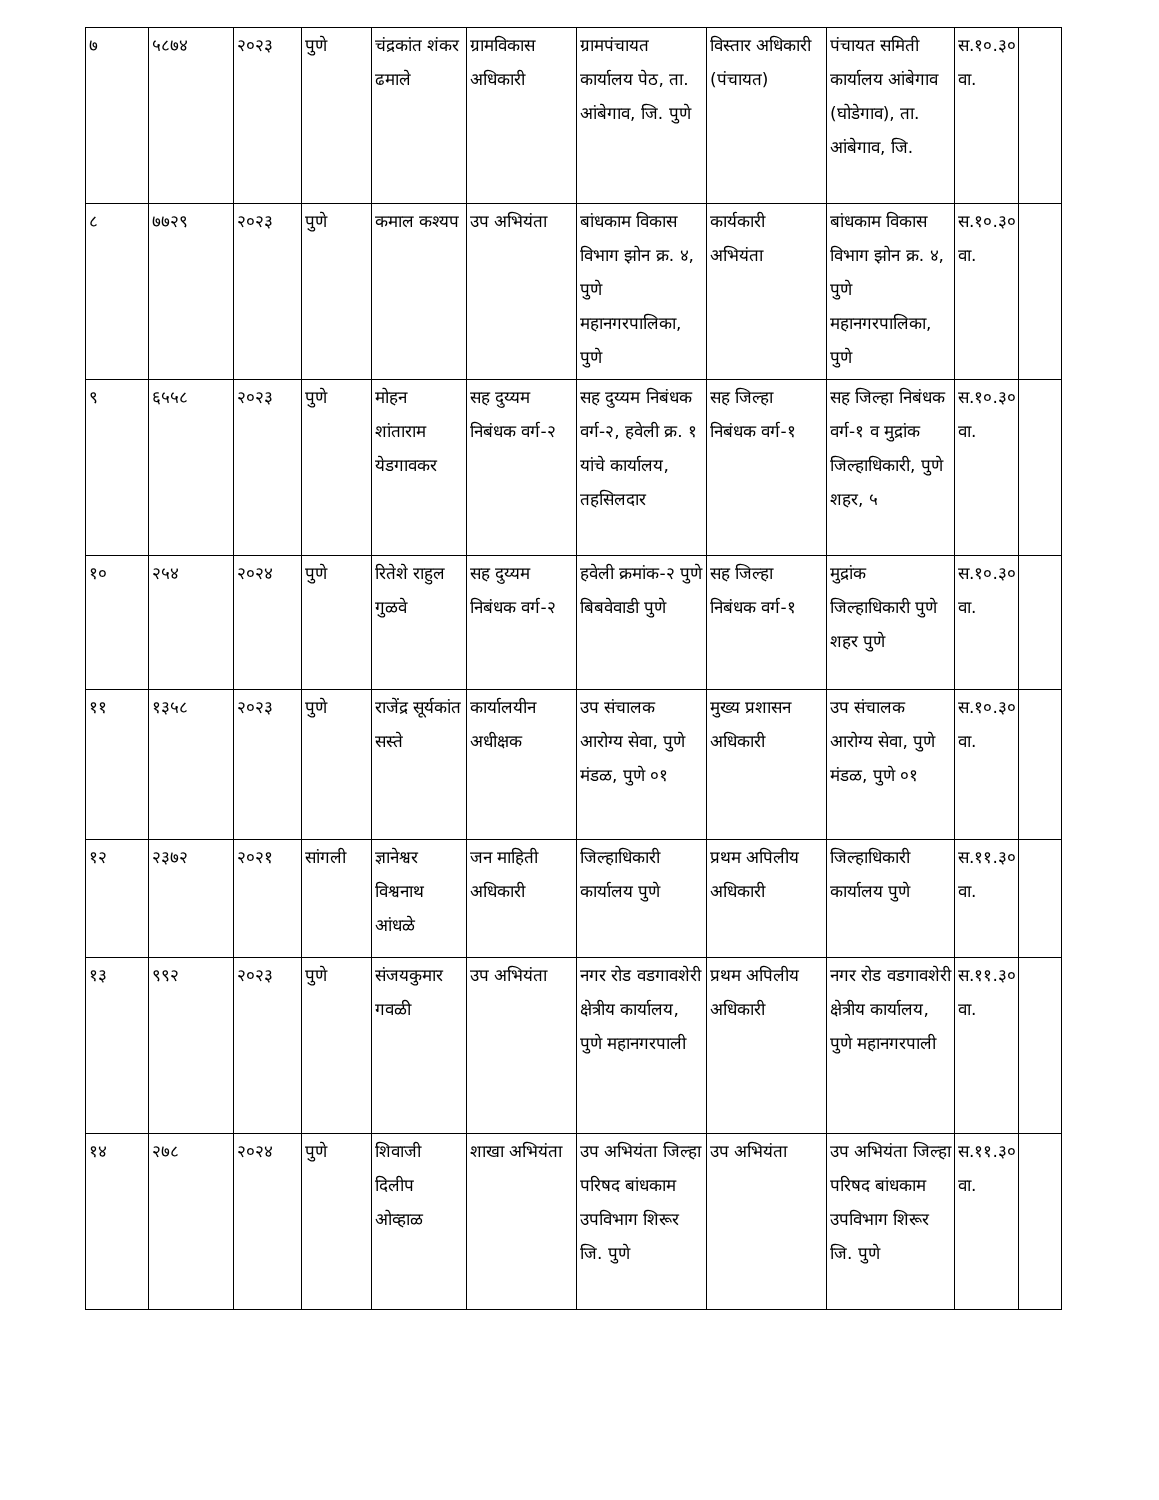| ७ | ५८७४ | २०२३ | पुणे | चंद्रकांत शंकर ढमाले | ग्रामविकास अधिकारी | ग्रामपंचायत कार्यालय पेठ, ता. आंबेगाव, जि. पुणे | विस्तार अधिकारी (पंचायत) | पंचायत समिती कार्यालय आंबेगाव (घोडेगाव), ता. आंबेगाव, जि. | स.१०.३० वा. | |
| ८ | ७७२९ | २०२३ | पुणे | कमाल कश्यप | उप अभियंता | बांधकाम विकास विभाग झोन क्र. ४, पुणे महानगरपालिका, पुणे | कार्यकारी अभियंता | बांधकाम विकास विभाग झोन क्र. ४, पुणे महानगरपालिका, पुणे | स.१०.३० वा. | |
| ९ | ६५५८ | २०२३ | पुणे | मोहन शांताराम येडगावकर | सह दुय्यम निबंधक वर्ग-२ | सह दुय्यम निबंधक वर्ग-२, हवेली क्र. १ यांचे कार्यालय, तहसिलदार | सह जिल्हा निबंधक वर्ग-१ | सह जिल्हा निबंधक वर्ग-१ व मुद्रांक जिल्हाधिकारी, पुणे शहर, ५ | स.१०.३० वा. | |
| १० | २५४ | २०२४ | पुणे | रितेशे राहुल गुळवे | सह दुय्यम निबंधक वर्ग-२ | हवेली क्रमांक-२ पुणे बिबवेवाडी पुणे | सह जिल्हा निबंधक वर्ग-१ | मुद्रांक जिल्हाधिकारी पुणे शहर पुणे | स.१०.३० वा. | |
| ११ | १३५८ | २०२३ | पुणे | राजेंद्र सूर्यकांत सस्ते | कार्यालयीन अधीक्षक | उप संचालक आरोग्य सेवा, पुणे मंडळ, पुणे ०१ | मुख्य प्रशासन अधिकारी | उप संचालक आरोग्य सेवा, पुणे मंडळ, पुणे ०१ | स.१०.३० वा. | |
| १२ | २३७२ | २०२१ | सांगली | ज्ञानेश्वर विश्वनाथ आंधळे | जन माहिती अधिकारी | जिल्हाधिकारी कार्यालय पुणे | प्रथम अपिलीय अधिकारी | जिल्हाधिकारी कार्यालय पुणे | स.११.३० वा. | |
| १३ | ९९२ | २०२३ | पुणे | संजयकुमार गवळी | उप अभियंता | नगर रोड वडगावशेरी क्षेत्रीय कार्यालय, पुणे महानगरपाली | प्रथम अपिलीय अधिकारी | नगर रोड वडगावशेरी क्षेत्रीय कार्यालय, पुणे महानगरपाली | स.११.३० वा. | |
| १४ | २७८ | २०२४ | पुणे | शिवाजी दिलीप ओव्हाळ | शाखा अभियंता | उप अभियंता जिल्हा परिषद बांधकाम उपविभाग शिरूर जि. पुणे | उप अभियंता | उप अभियंता जिल्हा परिषद बांधकाम उपविभाग शिरूर जि. पुणे | स.११.३० वा. | |